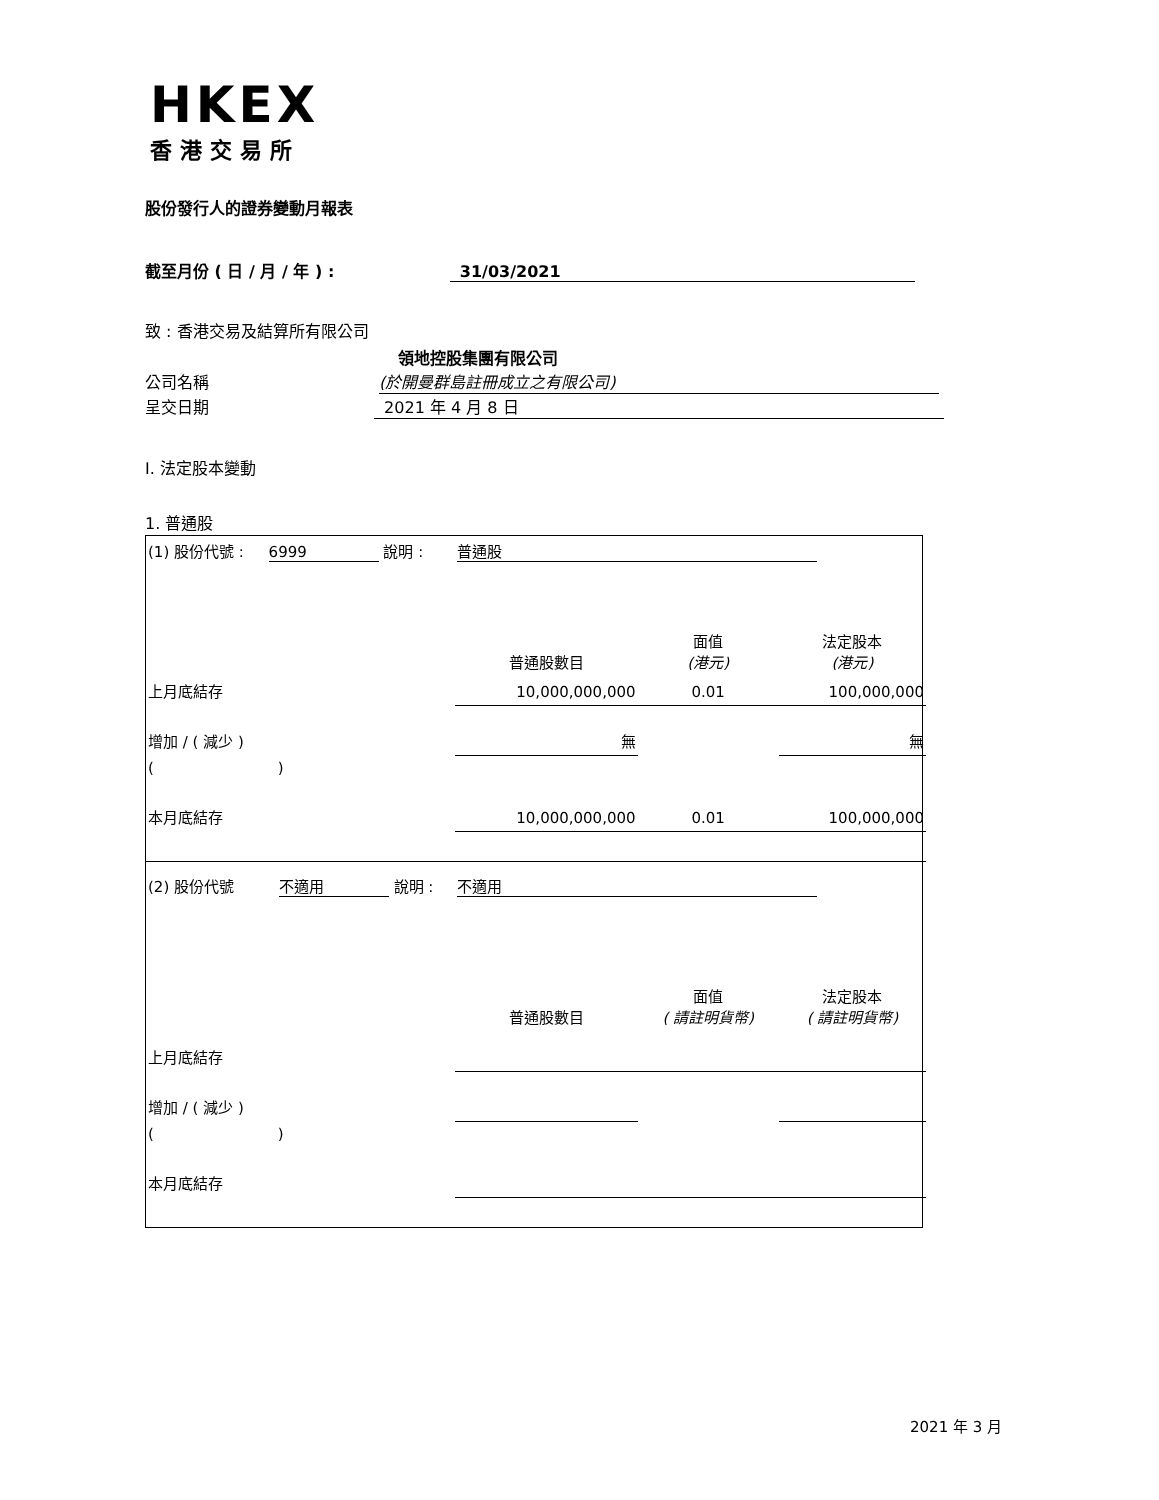HKEX
香港交易所
股份發行人的證券變動月報表
截至月份 ( 日 / 月 / 年 ) : 31/03/2021
致 : 香港交易及結算所有限公司
領地控股集團有限公司
公司名稱 (於開曼群島註冊成立之有限公司)
呈交日期 2021 年 4 月 8 日
I. 法定股本變動
1. 普通股
| (1) 股份代號 : 6999 說明 : | | 普通股 | | |
| | | 普通股數目 | 面值 (港元) | 法定股本 (港元) |
| 上月底結存 | | 10,000,000,000 | 0.01 | 100,000,000 |
| 增加 / ( 減少 ) | | 無 | | 無 |
| ( ) | | | | |
| 本月底結存 | | 10,000,000,000 | 0.01 | 100,000,000 |
| (2) 股份代號 不適用 說明 : | | 不適用 | | |
| | | 普通股數目 | 面值 ( 請註明貨幣) | 法定股本 ( 請註明貨幣) |
| 上月底結存 | | | | |
| 增加 / ( 減少 ) | | | | |
| ( ) | | | | |
| 本月底結存 | | | | |
2021 年 3 月